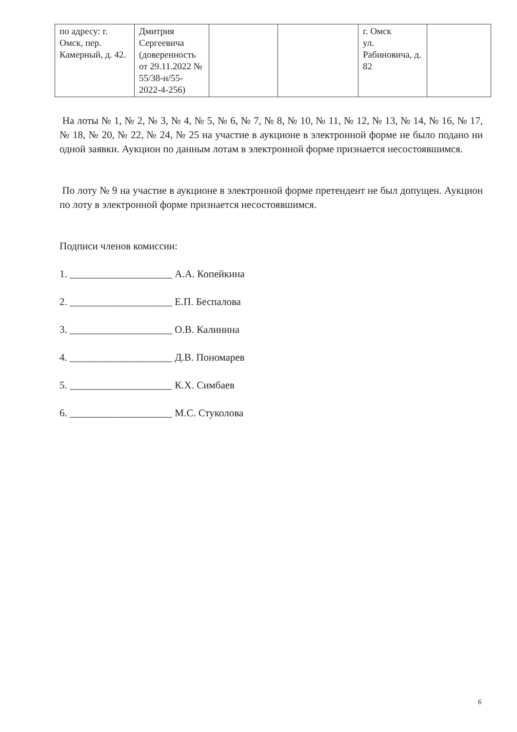| по адресу: г. Омск, пер. Камерный, д. 42. | Дмитрия Сергеевича (доверенность от 29.11.2022 № 55/38-н/55-2022-4-256) | | | г. Омск ул. Рабиновича, д. 82 | |
На лоты № 1, № 2, № 3, № 4, № 5, № 6, № 7, № 8, № 10, № 11, № 12, № 13, № 14, № 16, № 17, № 18, № 20, № 22, № 24, № 25 на участие в аукционе в электронной форме не было подано ни одной заявки. Аукцион по данным лотам в электронной форме признается несостоявшимся.
По лоту № 9 на участие в аукционе в электронной форме претендент не был допущен. Аукцион по лоту в электронной форме признается несостоявшимся.
Подписи членов комиссии:
1. ____________________ А.А. Копейкина
2. ____________________ Е.П. Беспалова
3. ____________________ О.В. Калинина
4. ____________________ Д.В. Пономарев
5. ____________________ К.Х. Симбаев
6. ____________________ М.С. Стуколова
6